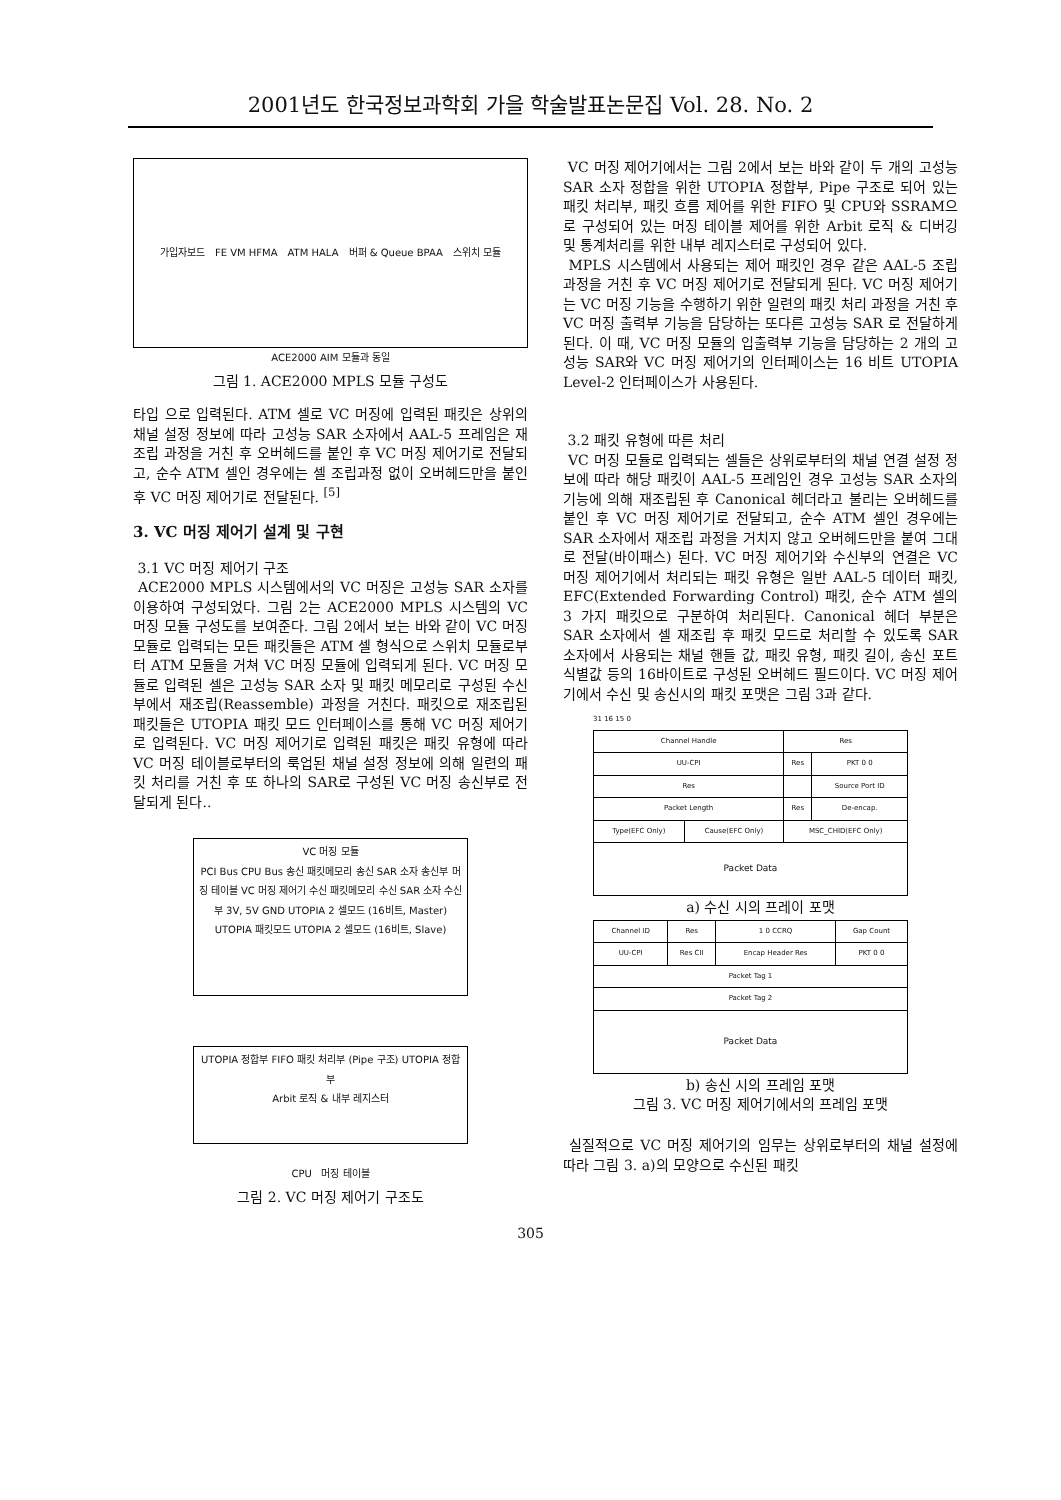2001년도 한국정보과학회 가을 학술발표논문집 Vol. 28. No. 2
가입자보드 FE VM HFMA ATM HALA 버퍼 & Queue BPAA 스위치 모듈
ACE2000 AIM 모듈과 동일
그림 1. ACE2000 MPLS 모듈 구성도
타입 으로 입력된다. ATM 셀로 VC 머징에 입력된 패킷은 상위의 채널 설정 정보에 따라 고성능 SAR 소자에서 AAL-5 프레임은 재조립 과정을 거친 후 오버헤드를 붙인 후 VC 머징 제어기로 전달되고, 순수 ATM 셀인 경우에는 셀 조립과정 없이 오버헤드만을 붙인 후 VC 머징 제어기로 전달된다. <sup>[5]</sup>
3. VC 머징 제어기 설계 및 구현
3.1 VC 머징 제어기 구조
ACE2000 MPLS 시스템에서의 VC 머징은 고성능 SAR 소자를 이용하여 구성되었다. 그림 2는 ACE2000 MPLS 시스템의 VC 머징 모듈 구성도를 보여준다. 그림 2에서 보는 바와 같이 VC 머징 모듈로 입력되는 모든 패킷들은 ATM 셀 형식으로 스위치 모듈로부터 ATM 모듈을 거쳐 VC 머징 모듈에 입력되게 된다. VC 머징 모듈로 입력된 셀은 고성능 SAR 소자 및 패킷 메모리로 구성된 수신부에서 재조립(Reassemble) 과정을 거친다. 패킷으로 재조립된 패킷들은 UTOPIA 패킷 모드 인터페이스를 통해 VC 머징 제어기로 입력된다. VC 머징 제어기로 입력된 패킷은 패킷 유형에 따라 VC 머징 테이블로부터의 룩업된 채널 설정 정보에 의해 일련의 패킷 처리를 거친 후 또 하나의 SAR로 구성된 VC 머징 송신부로 전달되게 된다..
VC 머징 모듈
PCI Bus CPU Bus 송신 패킷메모리 송신 SAR 소자 송신부 머징 테이블 VC 머징 제어기 수신 패킷메모리 수신 SAR 소자 수신부 3V, 5V GND UTOPIA 2 셀모드 (16비트, Master) UTOPIA 패킷모드 UTOPIA 2 셀모드 (16비트, Slave)
UTOPIA 정합부 FIFO 패킷 처리부 (Pipe 구조) UTOPIA 정합부
Arbit 로직 & 내부 레지스터
CPU 머징 테이블
그림 2. VC 머징 제어기 구조도
VC 머징 제어기에서는 그림 2에서 보는 바와 같이 두 개의 고성능 SAR 소자 정합을 위한 UTOPIA 정합부, Pipe 구조로 되어 있는 패킷 처리부, 패킷 흐름 제어를 위한 FIFO 및 CPU와 SSRAM으로 구성되어 있는 머징 테이블 제어를 위한 Arbit 로직 & 디버깅 및 통계처리를 위한 내부 레지스터로 구성되어 있다.
MPLS 시스템에서 사용되는 제어 패킷인 경우 같은 AAL-5 조립과정을 거친 후 VC 머징 제어기로 전달되게 된다. VC 머징 제어기는 VC 머징 기능을 수행하기 위한 일련의 패킷 처리 과정을 거친 후 VC 머징 출력부 기능을 담당하는 또다른 고성능 SAR 로 전달하게 된다. 이 때, VC 머징 모듈의 입출력부 기능을 담당하는 2 개의 고성능 SAR와 VC 머징 제어기의 인터페이스는 16 비트 UTOPIA Level-2 인터페이스가 사용된다.
3.2 패킷 유형에 따른 처리
VC 머징 모듈로 입력되는 셀들은 상위로부터의 채널 연결 설정 정보에 따라 해당 패킷이 AAL-5 프레임인 경우 고성능 SAR 소자의 기능에 의해 재조립된 후 Canonical 헤더라고 불리는 오버헤드를 붙인 후 VC 머징 제어기로 전달되고, 순수 ATM 셀인 경우에는 SAR 소자에서 재조립 과정을 거치지 않고 오버헤드만을 붙여 그대로 전달(바이패스) 된다. VC 머징 제어기와 수신부의 연결은 VC 머징 제어기에서 처리되는 패킷 유형은 일반 AAL-5 데이터 패킷, EFC(Extended Forwarding Control) 패킷, 순수 ATM 셀의 3 가지 패킷으로 구분하여 처리된다. Canonical 헤더 부분은 SAR 소자에서 셀 재조립 후 패킷 모드로 처리할 수 있도록 SAR 소자에서 사용되는 채널 핸들 값, 패킷 유형, 패킷 길이, 송신 포트 식별값 등의 16바이트로 구성된 오버헤드 필드이다. VC 머징 제어기에서 수신 및 송신시의 패킷 포맷은 그림 3과 같다.
31 16 15 0
| Channel Handle | | Res | |
| UU-CPI | | Res | PKT 0 0 |
| Res | | | Source Port ID |
| Packet Length | | Res | De-encap. |
| Type(EFC Only) | Cause(EFC Only) | MSC_CHID(EFC Only) | |
| Packet Data | | | |
a) 수신 시의 프레이 포맷
| Channel ID | Res | 1 0 CCRQ | Gap Count |
| UU-CPI | Res CII | Encap Header Res | PKT 0 0 |
| Packet Tag 1 | | | |
| Packet Tag 2 | | | |
| Packet Data | | | |
b) 송신 시의 프레임 포맷
그림 3. VC 머징 제어기에서의 프레임 포맷
실질적으로 VC 머징 제어기의 임무는 상위로부터의 채널 설정에 따라 그림 3. a)의 모양으로 수신된 패킷
305